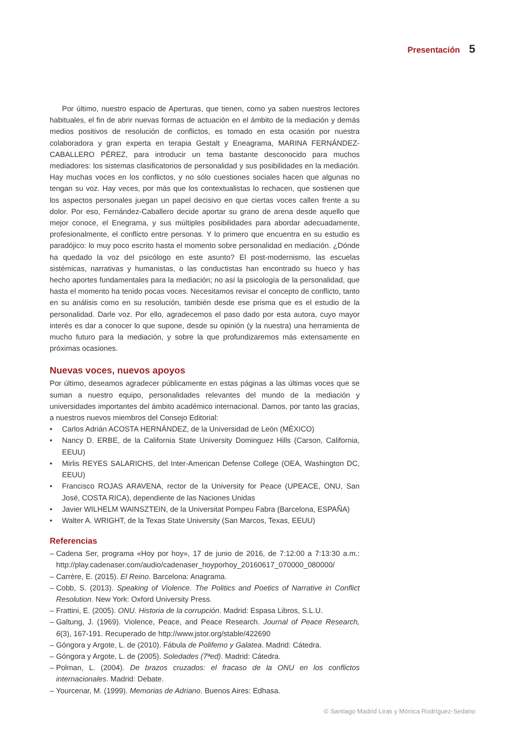Presentación 5
Por último, nuestro espacio de Aperturas, que tienen, como ya saben nuestros lectores habituales, el fin de abrir nuevas formas de actuación en el ámbito de la mediación y demás medios positivos de resolución de conflictos, es tomado en esta ocasión por nuestra colaboradora y gran experta en terapia Gestalt y Eneagrama, MARINA FERNÁNDEZ-CABALLERO PÉREZ, para introducir un tema bastante desconocido para muchos mediadores: los sistemas clasificatorios de personalidad y sus posibilidades en la mediación. Hay muchas voces en los conflictos, y no sólo cuestiones sociales hacen que algunas no tengan su voz. Hay veces, por más que los contextualistas lo rechacen, que sostienen que los aspectos personales juegan un papel decisivo en que ciertas voces callen frente a su dolor. Por eso, Fernández-Caballero decide aportar su grano de arena desde aquello que mejor conoce, el Enegrama, y sus múltiples posibilidades para abordar adecuadamente, profesionalmente, el conflicto entre personas. Y lo primero que encuentra en su estudio es paradójico: lo muy poco escrito hasta el momento sobre personalidad en mediación. ¿Dónde ha quedado la voz del psicólogo en este asunto? El post-modernismo, las escuelas sistémicas, narrativas y humanistas, o las conductistas han encontrado su hueco y has hecho aportes fundamentales para la mediación; no así la psicología de la personalidad, que hasta el momento ha tenido pocas voces. Necesitamos revisar el concepto de conflicto, tanto en su análisis como en su resolución, también desde ese prisma que es el estudio de la personalidad. Darle voz. Por ello, agradecemos el paso dado por esta autora, cuyo mayor interés es dar a conocer lo que supone, desde su opinión (y la nuestra) una herramienta de mucho futuro para la mediación, y sobre la que profundizaremos más extensamente en próximas ocasiones.
Nuevas voces, nuevos apoyos
Por último, deseamos agradecer públicamente en estas páginas a las últimas voces que se suman a nuestro equipo, personalidades relevantes del mundo de la mediación y universidades importantes del ámbito académico internacional. Damos, por tanto las gracias, a nuestros nuevos miembros del Consejo Editorial:
• Carlos Adrián ACOSTA HERNÁNDEZ, de la Universidad de León (MÉXICO)
• Nancy D. ERBE, de la California State University Dominguez Hills (Carson, California, EEUU)
• Mirlis REYES SALARICHS, del Inter-American Defense College (OEA, Washington DC, EEUU)
• Francisco ROJAS ARAVENA, rector de la University for Peace (UPEACE, ONU, San José, COSTA RICA), dependiente de las Naciones Unidas
• Javier WILHELM WAINSZTEIN, de la Universitat Pompeu Fabra (Barcelona, ESPAÑA)
• Walter A. WRIGHT, de la Texas State University (San Marcos, Texas, EEUU)
Referencias
– Cadena Ser, programa «Hoy por hoy», 17 de junio de 2016, de 7:12:00 a 7:13:30 a.m.: http://play.cadenaser.com/audio/cadenaser_hoyporhoy_20160617_070000_080000/
– Carrère, E. (2015). El Reino. Barcelona: Anagrama.
– Cobb, S. (2013). Speaking of Violence. The Politics and Poetics of Narrative in Conflict Resolution. New York: Oxford University Press.
– Frattini, E. (2005). ONU. Historia de la corrupción. Madrid: Espasa Libros, S.L.U.
– Galtung, J. (1969). Violence, Peace, and Peace Research. Journal of Peace Research, 6(3), 167-191. Recuperado de http://www.jstor.org/stable/422690
– Góngora y Argote, L. de (2010). Fábula de Polifemo y Galatea. Madrid: Cátedra.
– Góngora y Argote, L. de (2005). Soledades (7ªed). Madrid: Cátedra.
– Polman, L. (2004). De brazos cruzados: el fracaso de la ONU en los conflictos internacionales. Madrid: Debate.
– Yourcenar, M. (1999). Memorias de Adriano. Buenos Aires: Edhasa.
© Santiago Madrid Liras y Mónica Rodríguez-Sedano